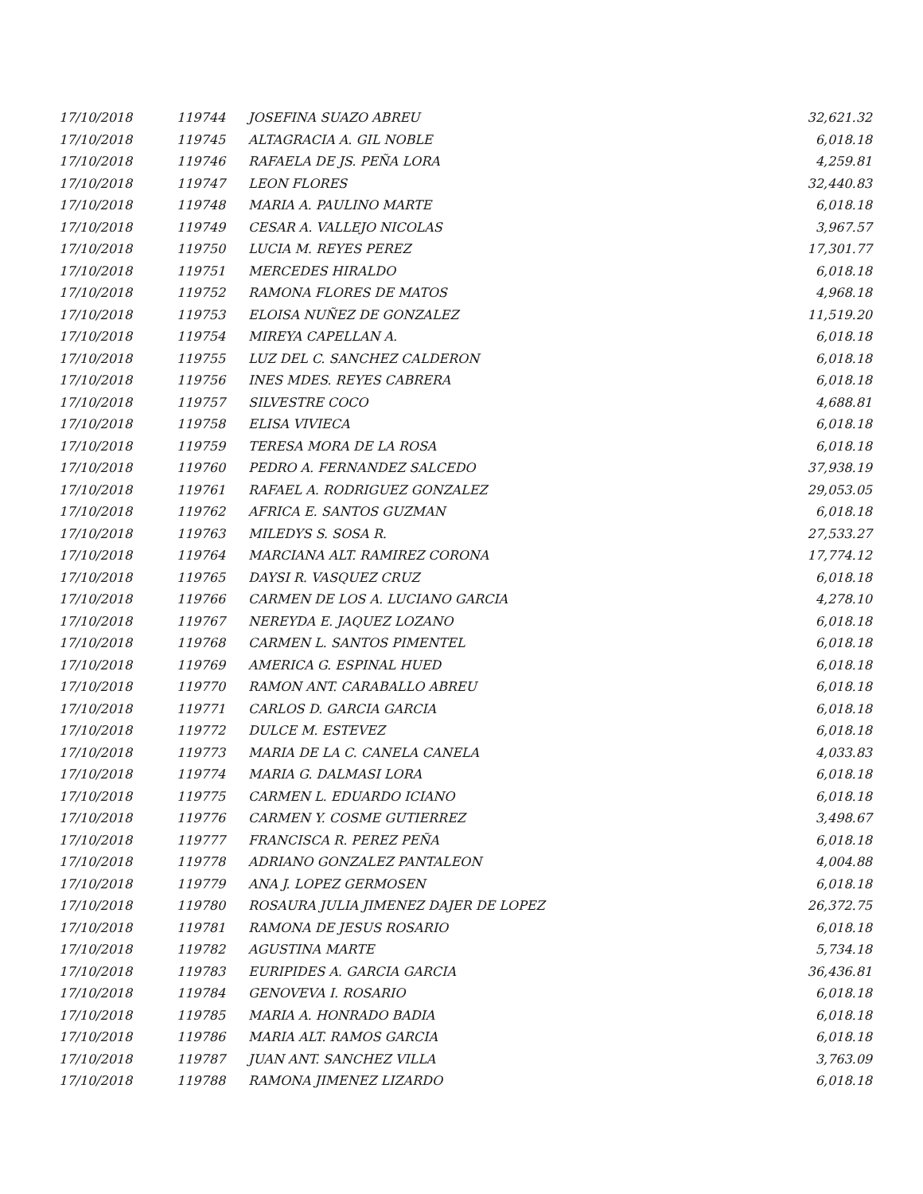| 17/10/2018 | 119744 | JOSEFINA SUAZO ABREU | 32,621.32 |
| 17/10/2018 | 119745 | ALTAGRACIA A. GIL NOBLE | 6,018.18 |
| 17/10/2018 | 119746 | RAFAELA DE JS. PEÑA LORA | 4,259.81 |
| 17/10/2018 | 119747 | LEON FLORES | 32,440.83 |
| 17/10/2018 | 119748 | MARIA A. PAULINO MARTE | 6,018.18 |
| 17/10/2018 | 119749 | CESAR A. VALLEJO NICOLAS | 3,967.57 |
| 17/10/2018 | 119750 | LUCIA M. REYES PEREZ | 17,301.77 |
| 17/10/2018 | 119751 | MERCEDES HIRALDO | 6,018.18 |
| 17/10/2018 | 119752 | RAMONA FLORES DE MATOS | 4,968.18 |
| 17/10/2018 | 119753 | ELOISA NUÑEZ DE GONZALEZ | 11,519.20 |
| 17/10/2018 | 119754 | MIREYA CAPELLAN A. | 6,018.18 |
| 17/10/2018 | 119755 | LUZ DEL C. SANCHEZ CALDERON | 6,018.18 |
| 17/10/2018 | 119756 | INES MDES. REYES CABRERA | 6,018.18 |
| 17/10/2018 | 119757 | SILVESTRE COCO | 4,688.81 |
| 17/10/2018 | 119758 | ELISA VIVIECA | 6,018.18 |
| 17/10/2018 | 119759 | TERESA MORA DE LA ROSA | 6,018.18 |
| 17/10/2018 | 119760 | PEDRO A. FERNANDEZ SALCEDO | 37,938.19 |
| 17/10/2018 | 119761 | RAFAEL A. RODRIGUEZ GONZALEZ | 29,053.05 |
| 17/10/2018 | 119762 | AFRICA E. SANTOS GUZMAN | 6,018.18 |
| 17/10/2018 | 119763 | MILEDYS S. SOSA R. | 27,533.27 |
| 17/10/2018 | 119764 | MARCIANA ALT. RAMIREZ CORONA | 17,774.12 |
| 17/10/2018 | 119765 | DAYSI R. VASQUEZ CRUZ | 6,018.18 |
| 17/10/2018 | 119766 | CARMEN DE LOS A. LUCIANO GARCIA | 4,278.10 |
| 17/10/2018 | 119767 | NEREYDA E. JAQUEZ LOZANO | 6,018.18 |
| 17/10/2018 | 119768 | CARMEN L. SANTOS PIMENTEL | 6,018.18 |
| 17/10/2018 | 119769 | AMERICA G. ESPINAL HUED | 6,018.18 |
| 17/10/2018 | 119770 | RAMON ANT. CARABALLO ABREU | 6,018.18 |
| 17/10/2018 | 119771 | CARLOS D. GARCIA GARCIA | 6,018.18 |
| 17/10/2018 | 119772 | DULCE M. ESTEVEZ | 6,018.18 |
| 17/10/2018 | 119773 | MARIA DE LA C. CANELA CANELA | 4,033.83 |
| 17/10/2018 | 119774 | MARIA G. DALMASI LORA | 6,018.18 |
| 17/10/2018 | 119775 | CARMEN L. EDUARDO ICIANO | 6,018.18 |
| 17/10/2018 | 119776 | CARMEN Y. COSME GUTIERREZ | 3,498.67 |
| 17/10/2018 | 119777 | FRANCISCA R. PEREZ PEÑA | 6,018.18 |
| 17/10/2018 | 119778 | ADRIANO GONZALEZ PANTALEON | 4,004.88 |
| 17/10/2018 | 119779 | ANA J. LOPEZ GERMOSEN | 6,018.18 |
| 17/10/2018 | 119780 | ROSAURA JULIA JIMENEZ DAJER DE LOPEZ | 26,372.75 |
| 17/10/2018 | 119781 | RAMONA DE JESUS ROSARIO | 6,018.18 |
| 17/10/2018 | 119782 | AGUSTINA MARTE | 5,734.18 |
| 17/10/2018 | 119783 | EURIPIDES A. GARCIA GARCIA | 36,436.81 |
| 17/10/2018 | 119784 | GENOVEVA I. ROSARIO | 6,018.18 |
| 17/10/2018 | 119785 | MARIA A. HONRADO BADIA | 6,018.18 |
| 17/10/2018 | 119786 | MARIA ALT. RAMOS GARCIA | 6,018.18 |
| 17/10/2018 | 119787 | JUAN ANT. SANCHEZ VILLA | 3,763.09 |
| 17/10/2018 | 119788 | RAMONA JIMENEZ LIZARDO | 6,018.18 |